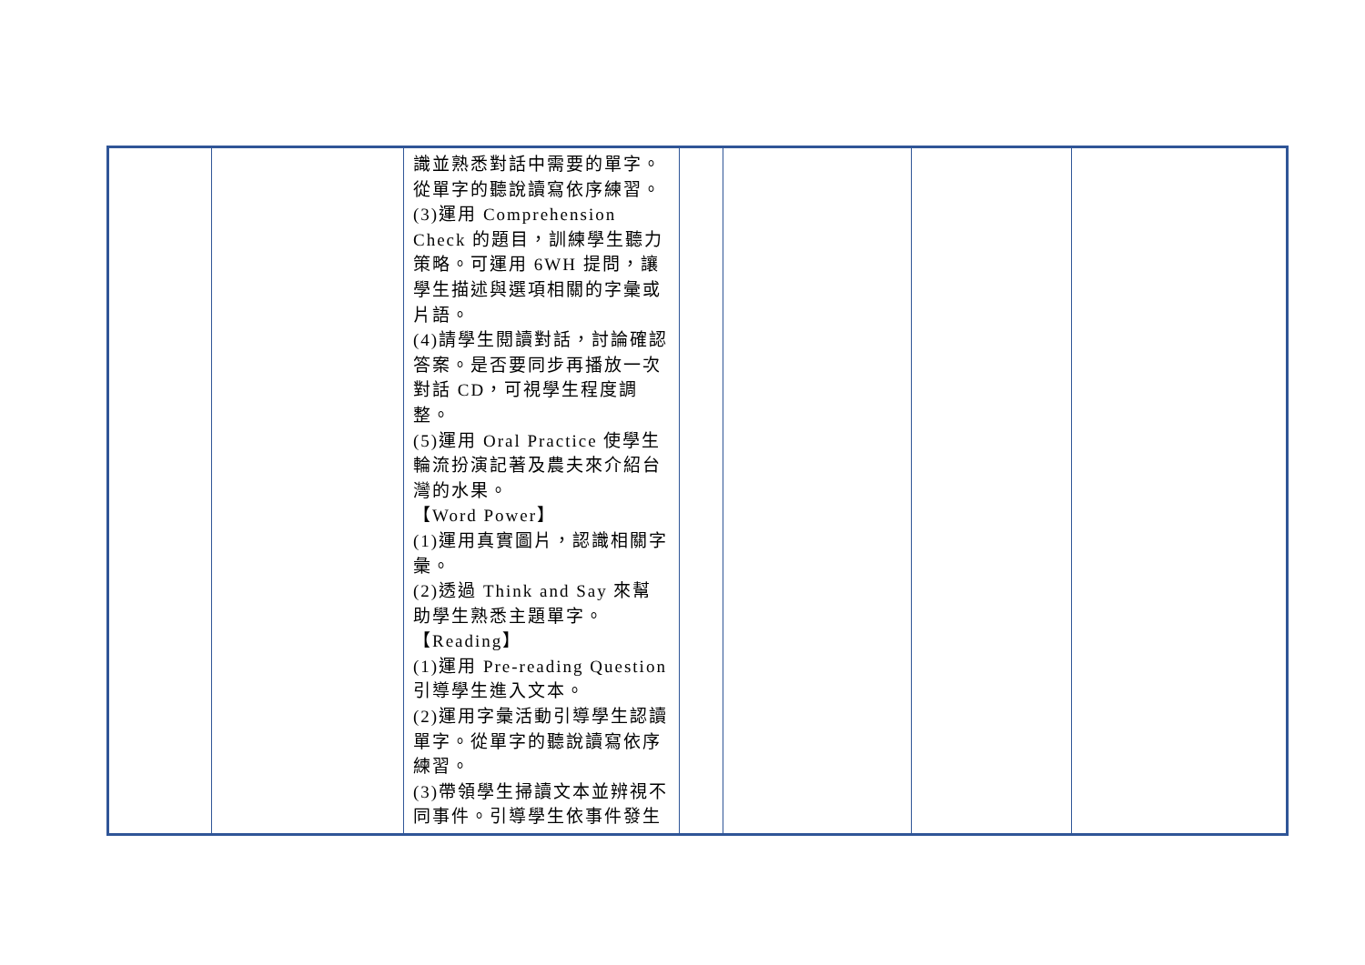| | | 識並熟悉對話中需要的單字。從單字的聽說讀寫依序練習。 (3)運用 Comprehension Check 的題目，訓練學生聽力策略。可運用 6WH 提問，讓學生描述與選項相關的字彙或片語。 (4)請學生閱讀對話，討論確認答案。是否要同步再播放一次對話 CD，可視學生程度調整。 (5)運用 Oral Practice 使學生輪流扮演記著及農夫來介紹台灣的水果。 【Word Power】 (1)運用真實圖片，認識相關字彙。 (2)透過 Think and Say 來幫助學生熟悉主題單字。 【Reading】 (1)運用 Pre-reading Question 引導學生進入文本。 (2)運用字彙活動引導學生認讀單字。從單字的聽說讀寫依序練習。 (3)帶領學生掃讀文本並辨視不同事件。引導學生依事件發生 | | | | |